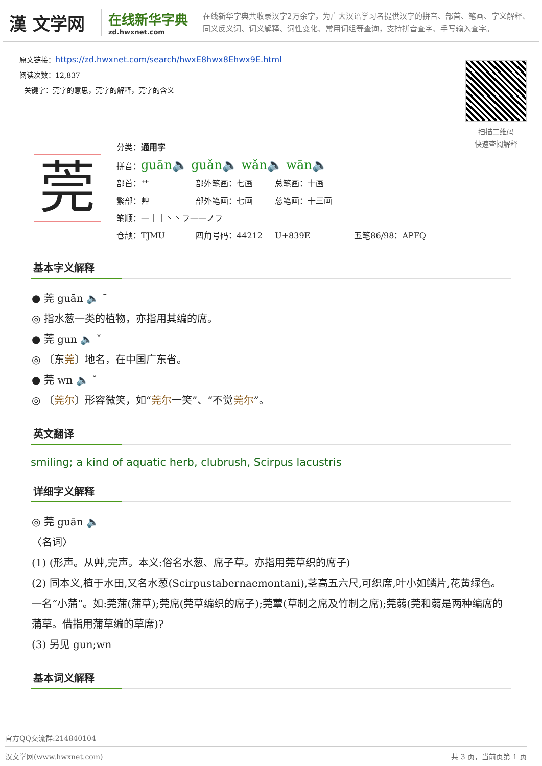漢 文学网
在线新华字典
zd.hwxnet.com
在线新华字典共收录汉字2万余字，为广大汉语学习者提供汉字的拼音、部首、笔画、字义解释、同义反义词、词义解释、词性变化、常用词组等查询，支持拼音查字、手写输入查字。
原文链接：https://zd.hwxnet.com/search/hwxE8hwx8Ehwx9E.html
阅读次数：12,837
关键字：莞字的意思，莞字的解释，莞字的含义
扫描二维码
快速查阅解释
莞
分类：通用字
拼音： guān🔈 guǎn🔈 wǎn🔈 wān🔈
部首：艹 部外笔画：七画 总笔画：十画
繁部：艸 部外笔画：七画 总笔画：十三画
笔顺：一丨丨丶丶フ一一ノフ
仓颉：TJMU 四角号码：44212 U+839E 五笔86/98：APFQ
基本字义解释
● 莞 guān 🔈 ˉ
◎ 指水葱一类的植物，亦指用其编的席。
● 莞 gun 🔈 ˇ
◎ 〔东莞〕地名，在中国广东省。
● 莞 wn 🔈 ˇ
◎ 〔莞尔〕形容微笑，如“莞尔一笑”、“不觉莞尔”。
英文翻译
smiling; a kind of aquatic herb, clubrush, Scirpus lacustris
详细字义解释
◎ 莞 guān 🔈
〈名词〉
(1) (形声。从艸,完声。本义:俗名水葱、席子草。亦指用莞草织的席子)
(2) 同本义,植于水田,又名水葱(Scirpustabernaemontani),茎高五六尺,可织席,叶小如鳞片,花黄绿色。一名“小蒲”。如:莞蒲(蒲草);莞席(莞草编织的席子);莞蕈(草制之席及竹制之席);莞蒻(莞和蒻是两种编席的蒲草。借指用蒲草编的草席)?
(3) 另见 gun;wn
基本词义解释
官方QQ交流群:214840104
汉文学网(www.hwxnet.com) 共 3 页，当前页第 1 页